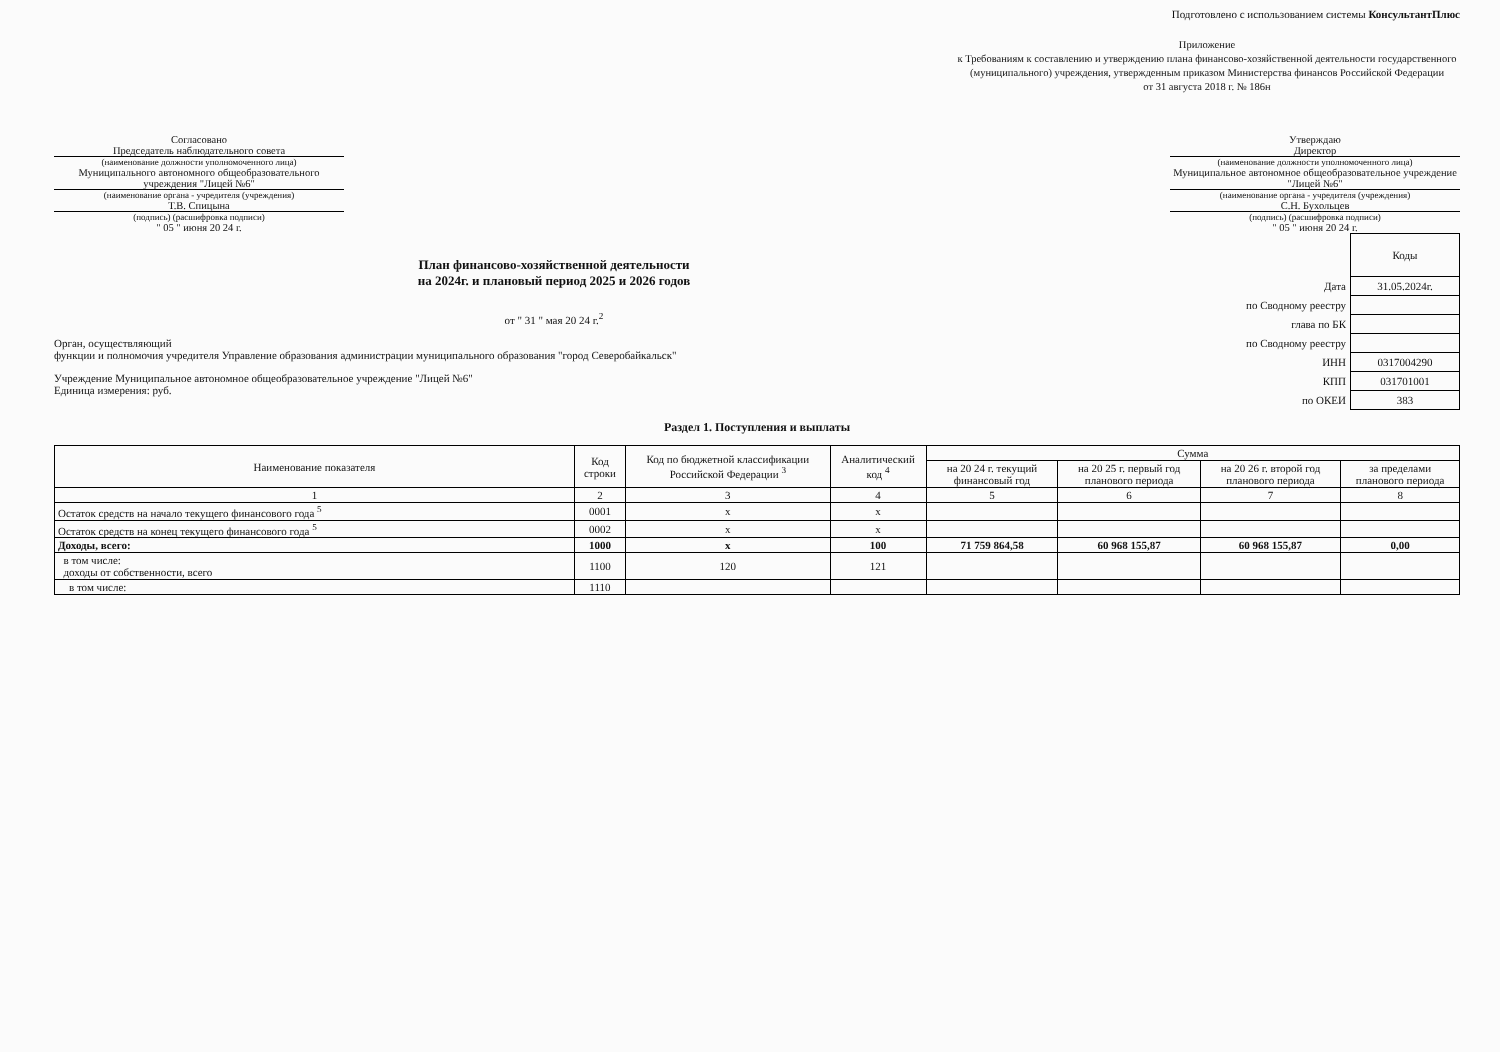Подготовлено с использованием системы КонсультантПлюс
Приложение
к Требованиям к составлению и утверждению плана финансово-хозяйственной деятельности государственного (муниципального) учреждения, утвержденным приказом Министерства финансов Российской Федерации
от 31 августа 2018 г. № 186н
Согласовано
Председатель наблюдательного совета
(наименование должности уполномоченного лица)
Муниципального автономного общеобразовательного учреждения "Лицей №6"
(наименование органа - учредителя (учреждения)
Т.В. Спицына
(подпись) (расшифровка подписи)
" 05 " июня 20 24 г.
Утверждаю
Директор
(наименование должности уполномоченного лица)
Муниципальное автономное общеобразовательное учреждение "Лицей №6"
(наименование органа - учредителя (учреждения)
С.Н. Бухольцев
(подпись) (расшифровка подписи)
" 05 " июня 20 24 г.
План финансово-хозяйственной деятельности
на 2024г. и плановый период 2025 и 2026 годов
от " 31 " мая 20 24 г.<sup>2</sup>
Орган, осуществляющий
функции и полномочия учредителя Управление образования администрации муниципального образования "город Северобайкальск"
Учреждение Муниципальное автономное общеобразовательное учреждение "Лицей №6"
Единица измерения: руб.
| | Коды |
| Дата | 31.05.2024г. |
| по Сводному реестру | |
| глава по БК | |
| по Сводному реестру | |
| ИНН | 0317004290 |
| КПП | 031701001 |
| по ОКЕИ | 383 |
Раздел 1. Поступления и выплаты
| Наименование показателя | Код строки | Код по бюджетной классификации Российской Федерации <sup>3</sup> | Аналитический код <sup>4</sup> | Сумма | | | |
| --- | --- | --- | --- | --- | --- | --- | --- |
| | | | | на 20 24 г. текущий финансовый год | на 20 25 г. первый год планового периода | на 20 26 г. второй год планового периода | за пределами планового периода |
| 1 | 2 | 3 | 4 | 5 | 6 | 7 | 8 |
| Остаток средств на начало текущего финансового года <sup>5</sup> | 0001 | x | x | | | | |
| Остаток средств на конец текущего финансового года <sup>5</sup> | 0002 | x | x | | | | |
| Доходы, всего: | 1000 | x | 100 | 71 759 864,58 | 60 968 155,87 | 60 968 155,87 | 0,00 |
| в том числе: доходы от собственности, всего | 1100 | 120 | 121 | | | | |
| в том числе: | 1110 | | | | | | |